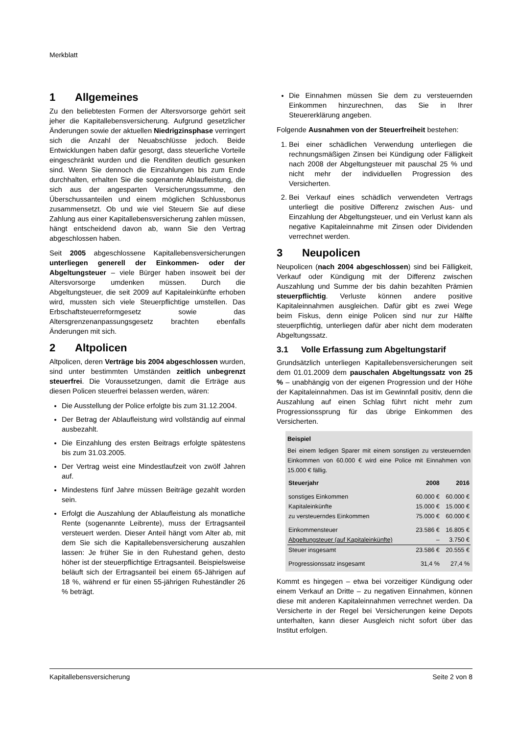Merkblatt
1 Allgemeines
Zu den beliebtesten Formen der Altersvorsorge gehört seit jeher die Kapitallebensversicherung. Aufgrund gesetzlicher Änderungen sowie der aktuellen Niedrigzinsphase verringert sich die Anzahl der Neuabschlüsse jedoch. Beide Entwicklungen haben dafür gesorgt, dass steuerliche Vorteile eingeschränkt wurden und die Renditen deutlich gesunken sind. Wenn Sie dennoch die Einzahlungen bis zum Ende durchhalten, erhalten Sie die sogenannte Ablaufleistung, die sich aus der angesparten Versicherungssumme, den Überschussanteilen und einem möglichen Schlussbonus zusammensetzt. Ob und wie viel Steuern Sie auf diese Zahlung aus einer Kapitallebensversicherung zahlen müssen, hängt entscheidend davon ab, wann Sie den Vertrag abgeschlossen haben.
Seit 2005 abgeschlossene Kapitallebensversicherungen unterliegen generell der Einkommen- oder der Abgeltungsteuer – viele Bürger haben insoweit bei der Altersvorsorge umdenken müssen. Durch die Abgeltungsteuer, die seit 2009 auf Kapitaleinkünfte erhoben wird, mussten sich viele Steuerpflichtige umstellen. Das Erbschaftsteuerreformgesetz sowie das Altersgrenzenanpassungsgesetz brachten ebenfalls Änderungen mit sich.
2 Altpolicen
Altpolicen, deren Verträge bis 2004 abgeschlossen wurden, sind unter bestimmten Umständen zeitlich unbegrenzt steuerfrei. Die Voraussetzungen, damit die Erträge aus diesen Policen steuerfrei belassen werden, wären:
Die Ausstellung der Police erfolgte bis zum 31.12.2004.
Der Betrag der Ablaufleistung wird vollständig auf einmal ausbezahlt.
Die Einzahlung des ersten Beitrags erfolgte spätestens bis zum 31.03.2005.
Der Vertrag weist eine Mindestlaufzeit von zwölf Jahren auf.
Mindestens fünf Jahre müssen Beiträge gezahlt worden sein.
Erfolgt die Auszahlung der Ablaufleistung als monatliche Rente (sogenannte Leibrente), muss der Ertragsanteil versteuert werden. Dieser Anteil hängt vom Alter ab, mit dem Sie sich die Kapitallebensversicherung auszahlen lassen: Je früher Sie in den Ruhestand gehen, desto höher ist der steuerpflichtige Ertragsanteil. Beispielsweise beläuft sich der Ertragsanteil bei einem 65-Jährigen auf 18 %, während er für einen 55-jährigen Ruheständler 26 % beträgt.
Die Einnahmen müssen Sie dem zu versteuernden Einkommen hinzurechnen, das Sie in Ihrer Steuererklärung angeben.
Folgende Ausnahmen von der Steuerfreiheit bestehen:
1. Bei einer schädlichen Verwendung unterliegen die rechnungsmäßigen Zinsen bei Kündigung oder Fälligkeit nach 2008 der Abgeltungsteuer mit pauschal 25 % und nicht mehr der individuellen Progression des Versicherten.
2. Bei Verkauf eines schädlich verwendeten Vertrags unterliegt die positive Differenz zwischen Aus- und Einzahlung der Abgeltungsteuer, und ein Verlust kann als negative Kapitaleinnahme mit Zinsen oder Dividenden verrechnet werden.
3 Neupolicen
Neupolicen (nach 2004 abgeschlossen) sind bei Fälligkeit, Verkauf oder Kündigung mit der Differenz zwischen Auszahlung und Summe der bis dahin bezahlten Prämien steuerpflichtig. Verluste können andere positive Kapitaleinnahmen ausgleichen. Dafür gibt es zwei Wege beim Fiskus, denn einige Policen sind nur zur Hälfte steuerpflichtig, unterliegen dafür aber nicht dem moderaten Abgeltungssatz.
3.1 Volle Erfassung zum Abgeltungstarif
Grundsätzlich unterliegen Kapitallebensversicherungen seit dem 01.01.2009 dem pauschalen Abgeltungssatz von 25 % – unabhängig von der eigenen Progression und der Höhe der Kapitaleinnahmen. Das ist im Gewinnfall positiv, denn die Auszahlung auf einen Schlag führt nicht mehr zum Progressionssprung für das übrige Einkommen des Versicherten.
Beispiel
Bei einem ledigen Sparer mit einem sonstigen zu versteuernden Einkommen von 60.000 € wird eine Police mit Einnahmen von 15.000 € fällig.
| Steuerjahr | 2008 | 2016 |
| --- | --- | --- |
| sonstiges Einkommen | 60.000 € | 60.000 € |
| Kapitaleinkünfte | 15.000 € | 15.000 € |
| zu versteuerndes Einkommen | 75.000 € | 60.000 € |
| Einkommensteuer | 23.586 € | 16.805 € |
| Abgeltungsteuer (auf Kapitaleinkünfte) | – | 3.750 € |
| Steuer insgesamt | 23.586 € | 20.555 € |
| Progressionssatz insgesamt | 31,4 % | 27,4 % |
Kommt es hingegen – etwa bei vorzeitiger Kündigung oder einem Verkauf an Dritte – zu negativen Einnahmen, können diese mit anderen Kapitaleinnahmen verrechnet werden. Da Versicherte in der Regel bei Versicherungen keine Depots unterhalten, kann dieser Ausgleich nicht sofort über das Institut erfolgen.
Kapitallebensversicherung Seite 2 von 8